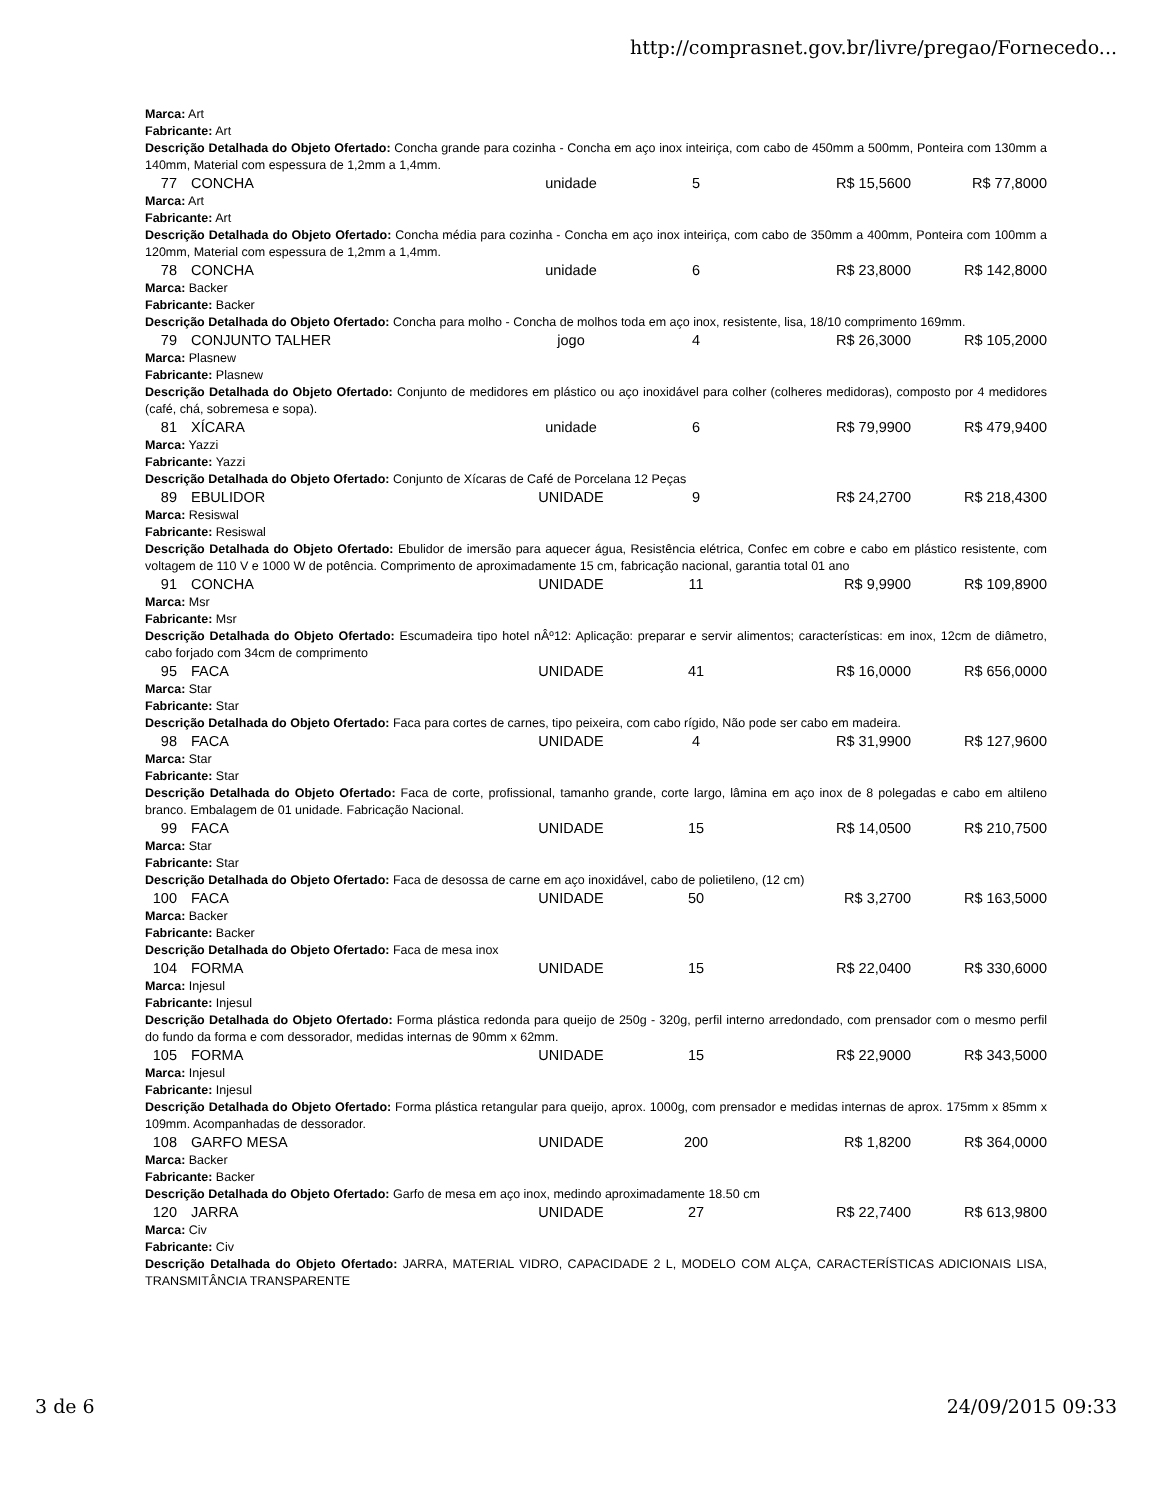http://comprasnet.gov.br/livre/pregao/Fornecedo...
Marca: Art
Fabricante: Art
Descrição Detalhada do Objeto Ofertado: Concha grande para cozinha - Concha em aço inox inteiriça, com cabo de 450mm a 500mm, Ponteira com 130mm a 140mm, Material com espessura de 1,2mm a 1,4mm.
77 CONCHA unidade 5 R$ 15,5600 R$ 77,8000
Marca: Art
Fabricante: Art
Descrição Detalhada do Objeto Ofertado: Concha média para cozinha - Concha em aço inox inteiriça, com cabo de 350mm a 400mm, Ponteira com 100mm a 120mm, Material com espessura de 1,2mm a 1,4mm.
78 CONCHA unidade 6 R$ 23,8000 R$ 142,8000
Marca: Backer
Fabricante: Backer
Descrição Detalhada do Objeto Ofertado: Concha para molho - Concha de molhos toda em aço inox, resistente, lisa, 18/10 comprimento 169mm.
79 CONJUNTO TALHER jogo 4 R$ 26,3000 R$ 105,2000
Marca: Plasnew
Fabricante: Plasnew
Descrição Detalhada do Objeto Ofertado: Conjunto de medidores em plástico ou aço inoxidável para colher (colheres medidoras), composto por 4 medidores (café, chá, sobremesa e sopa).
81 XÍCARA unidade 6 R$ 79,9900 R$ 479,9400
Marca: Yazzi
Fabricante: Yazzi
Descrição Detalhada do Objeto Ofertado: Conjunto de Xícaras de Café de Porcelana 12 Peças
89 EBULIDOR UNIDADE 9 R$ 24,2700 R$ 218,4300
Marca: Resiswal
Fabricante: Resiswal
Descrição Detalhada do Objeto Ofertado: Ebulidor de imersão para aquecer água, Resistência elétrica, Confec em cobre e cabo em plástico resistente, com voltagem de 110 V e 1000 W de potência. Comprimento de aproximadamente 15 cm, fabricação nacional, garantia total 01 ano
91 CONCHA UNIDADE 11 R$ 9,9900 R$ 109,8900
Marca: Msr
Fabricante: Msr
Descrição Detalhada do Objeto Ofertado: Escumadeira tipo hotel nÂº12: Aplicação: preparar e servir alimentos; características: em inox, 12cm de diâmetro, cabo forjado com 34cm de comprimento
95 FACA UNIDADE 41 R$ 16,0000 R$ 656,0000
Marca: Star
Fabricante: Star
Descrição Detalhada do Objeto Ofertado: Faca para cortes de carnes, tipo peixeira, com cabo rígido, Não pode ser cabo em madeira.
98 FACA UNIDADE 4 R$ 31,9900 R$ 127,9600
Marca: Star
Fabricante: Star
Descrição Detalhada do Objeto Ofertado: Faca de corte, profissional, tamanho grande, corte largo, lâmina em aço inox de 8 polegadas e cabo em altileno branco. Embalagem de 01 unidade. Fabricação Nacional.
99 FACA UNIDADE 15 R$ 14,0500 R$ 210,7500
Marca: Star
Fabricante: Star
Descrição Detalhada do Objeto Ofertado: Faca de desossa de carne em aço inoxidável, cabo de polietileno, (12 cm)
100 FACA UNIDADE 50 R$ 3,2700 R$ 163,5000
Marca: Backer
Fabricante: Backer
Descrição Detalhada do Objeto Ofertado: Faca de mesa inox
104 FORMA UNIDADE 15 R$ 22,0400 R$ 330,6000
Marca: Injesul
Fabricante: Injesul
Descrição Detalhada do Objeto Ofertado: Forma plástica redonda para queijo de 250g - 320g, perfil interno arredondado, com prensador com o mesmo perfil do fundo da forma e com dessorador, medidas internas de 90mm x 62mm.
105 FORMA UNIDADE 15 R$ 22,9000 R$ 343,5000
Marca: Injesul
Fabricante: Injesul
Descrição Detalhada do Objeto Ofertado: Forma plástica retangular para queijo, aprox. 1000g, com prensador e medidas internas de aprox. 175mm x 85mm x 109mm. Acompanhadas de dessorador.
108 GARFO MESA UNIDADE 200 R$ 1,8200 R$ 364,0000
Marca: Backer
Fabricante: Backer
Descrição Detalhada do Objeto Ofertado: Garfo de mesa em aço inox, medindo aproximadamente 18.50 cm
120 JARRA UNIDADE 27 R$ 22,7400 R$ 613,9800
Marca: Civ
Fabricante: Civ
Descrição Detalhada do Objeto Ofertado: JARRA, MATERIAL VIDRO, CAPACIDADE 2 L, MODELO COM ALÇA, CARACTERÍSTICAS ADICIONAIS LISA, TRANSMITÂNCIA TRANSPARENTE
3 de 6 24/09/2015 09:33